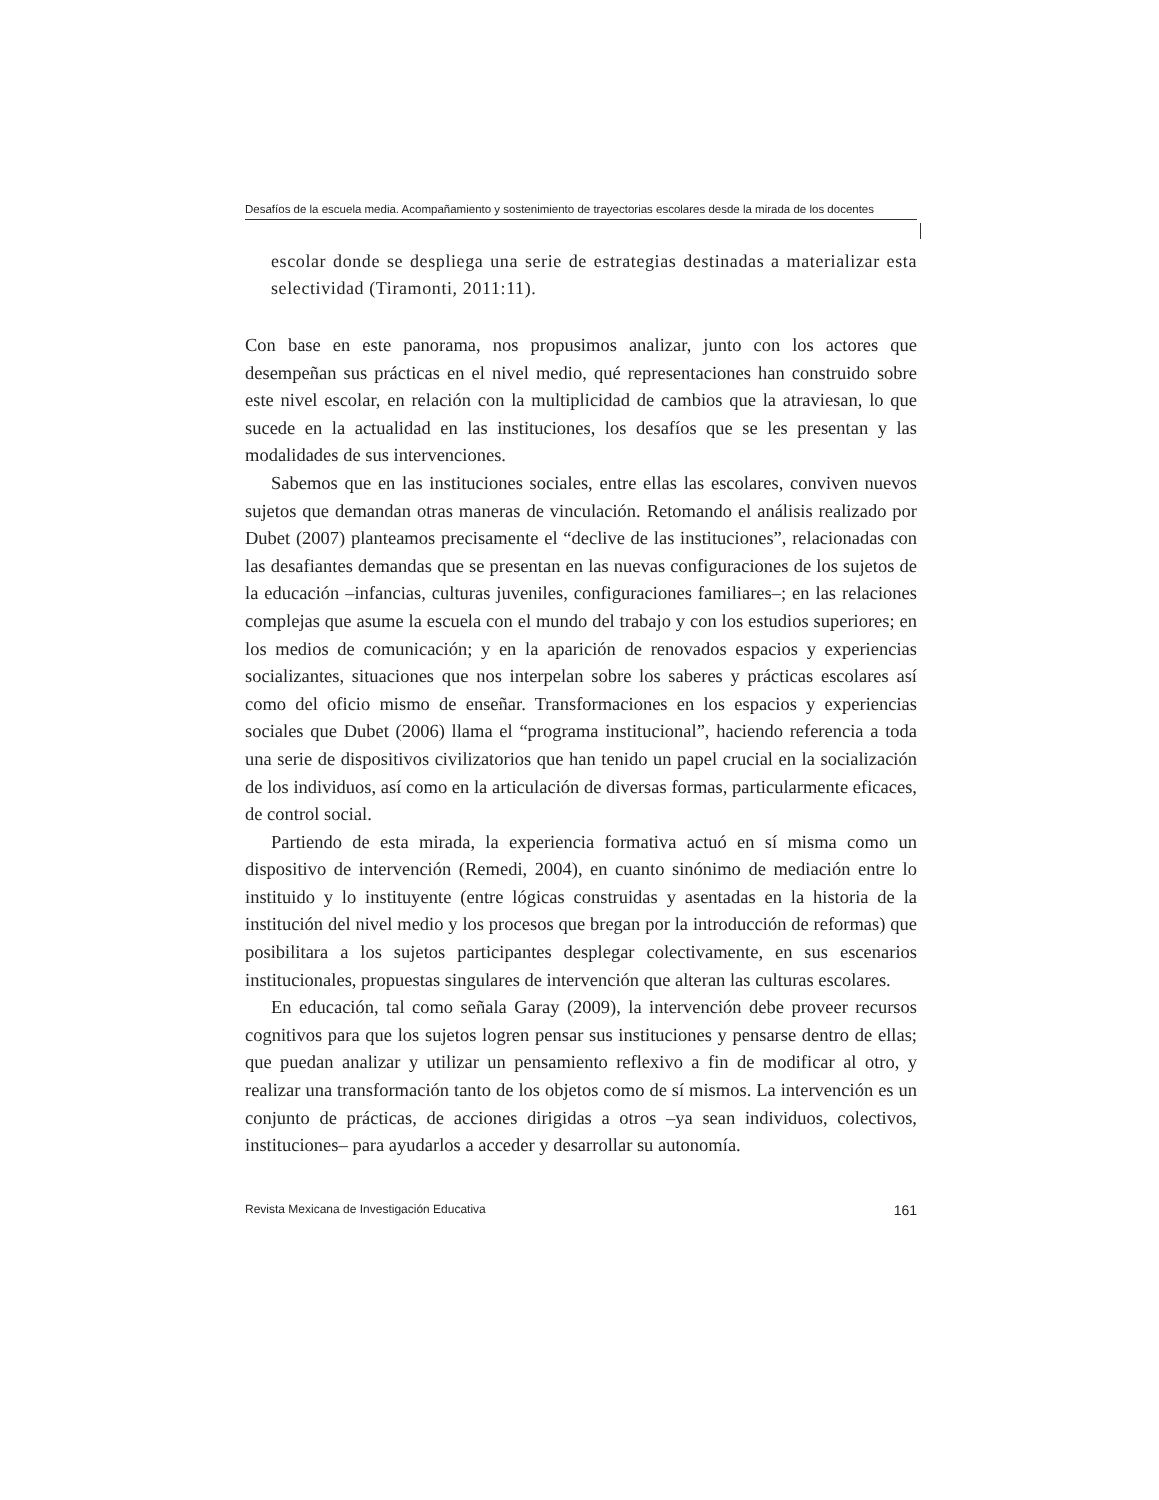Desafíos de la escuela media. Acompañamiento y sostenimiento de trayectorias escolares desde la mirada de los docentes
escolar donde se despliega una serie de estrategias destinadas a materializar esta selectividad (Tiramonti, 2011:11).
Con base en este panorama, nos propusimos analizar, junto con los actores que desempeñan sus prácticas en el nivel medio, qué representaciones han construido sobre este nivel escolar, en relación con la multiplicidad de cambios que la atraviesan, lo que sucede en la actualidad en las instituciones, los desafíos que se les presentan y las modalidades de sus intervenciones.
Sabemos que en las instituciones sociales, entre ellas las escolares, conviven nuevos sujetos que demandan otras maneras de vinculación. Retomando el análisis realizado por Dubet (2007) planteamos precisamente el “declive de las instituciones”, relacionadas con las desafiantes demandas que se presentan en las nuevas configuraciones de los sujetos de la educación –infancias, culturas juveniles, configuraciones familiares–; en las relaciones complejas que asume la escuela con el mundo del trabajo y con los estudios superiores; en los medios de comunicación; y en la aparición de renovados espacios y experiencias socializantes, situaciones que nos interpelan sobre los saberes y prácticas escolares así como del oficio mismo de enseñar. Transformaciones en los espacios y experiencias sociales que Dubet (2006) llama el “programa institucional”, haciendo referencia a toda una serie de dispositivos civilizatorios que han tenido un papel crucial en la socialización de los individuos, así como en la articulación de diversas formas, particularmente eficaces, de control social.
Partiendo de esta mirada, la experiencia formativa actuó en sí misma como un dispositivo de intervención (Remedi, 2004), en cuanto sinónimo de mediación entre lo instituido y lo instituyente (entre lógicas construidas y asentadas en la historia de la institución del nivel medio y los procesos que bregan por la introducción de reformas) que posibilitara a los sujetos participantes desplegar colectivamente, en sus escenarios institucionales, propuestas singulares de intervención que alteran las culturas escolares.
En educación, tal como señala Garay (2009), la intervención debe proveer recursos cognitivos para que los sujetos logren pensar sus instituciones y pensarse dentro de ellas; que puedan analizar y utilizar un pensamiento reflexivo a fin de modificar al otro, y realizar una transformación tanto de los objetos como de sí mismos. La intervención es un conjunto de prácticas, de acciones dirigidas a otros –ya sean individuos, colectivos, instituciones– para ayudarlos a acceder y desarrollar su autonomía.
Revista Mexicana de Investigación Educativa 161